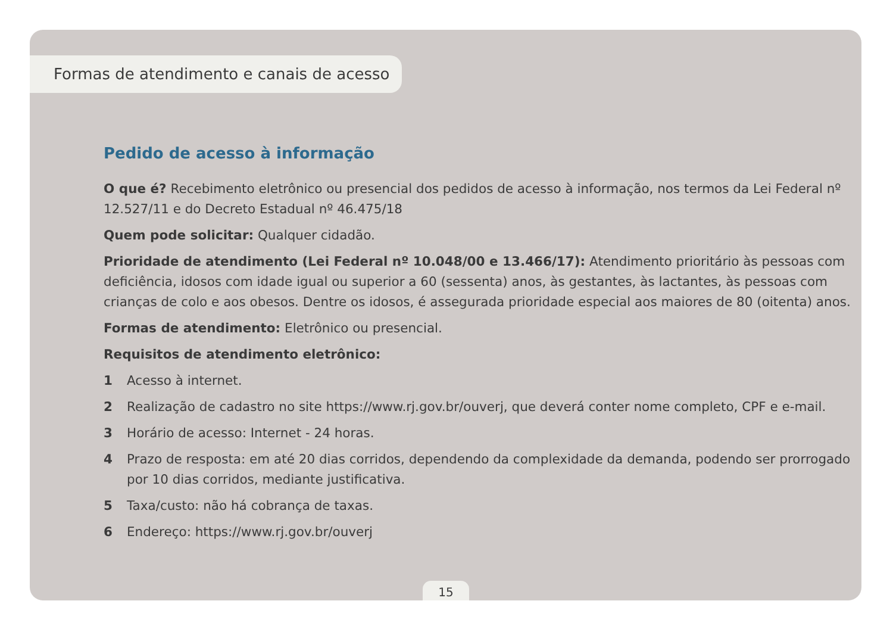Formas de atendimento e canais de acesso
Pedido de acesso à informação
O que é? Recebimento eletrônico ou presencial dos pedidos de acesso à informação, nos termos da Lei Federal nº 12.527/11 e do Decreto Estadual nº 46.475/18
Quem pode solicitar: Qualquer cidadão.
Prioridade de atendimento (Lei Federal nº 10.048/00 e 13.466/17): Atendimento prioritário às pessoas com deficiência, idosos com idade igual ou superior a 60 (sessenta) anos, às gestantes, às lactantes, às pessoas com crianças de colo e aos obesos. Dentre os idosos, é assegurada prioridade especial aos maiores de 80 (oitenta) anos.
Formas de atendimento: Eletrônico ou presencial.
Requisitos de atendimento eletrônico:
1 Acesso à internet.
2 Realização de cadastro no site https://www.rj.gov.br/ouverj, que deverá conter nome completo, CPF e e-mail.
3 Horário de acesso: Internet - 24 horas.
4 Prazo de resposta: em até 20 dias corridos, dependendo da complexidade da demanda, podendo ser prorrogado por 10 dias corridos, mediante justificativa.
5 Taxa/custo: não há cobrança de taxas.
6 Endereço: https://www.rj.gov.br/ouverj
15